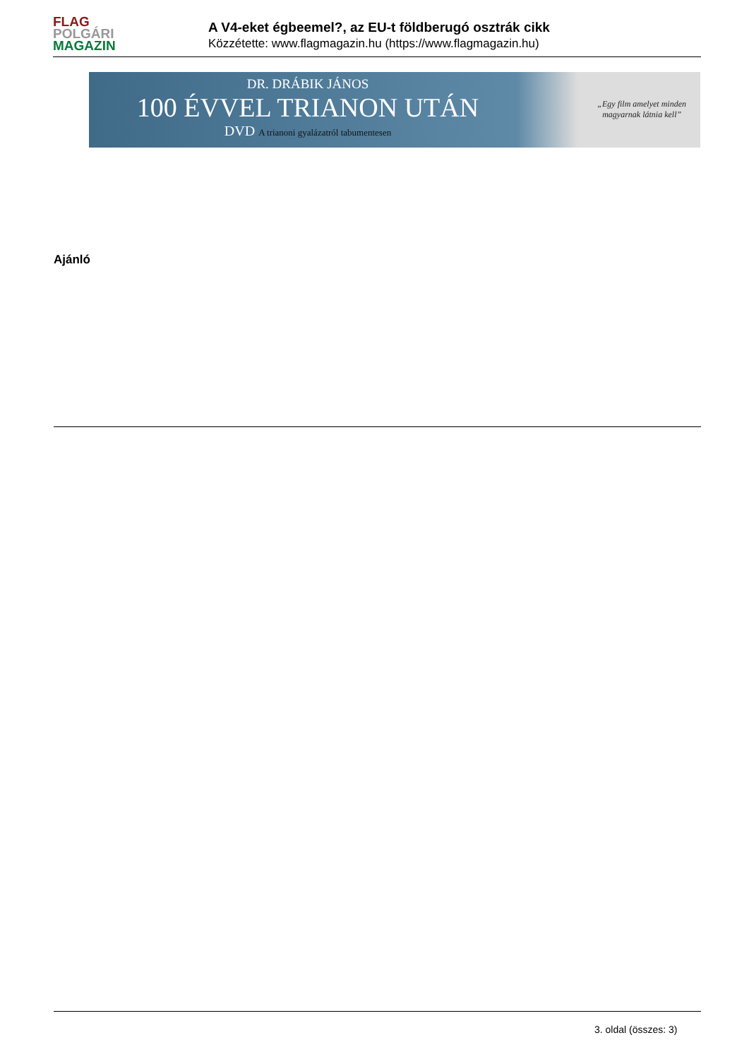FLAG
POLGÁRI
MAGAZIN
A V4-eket égbeemel?, az EU-t földberugó osztrák cikk
Közzétette: www.flagmagazin.hu (https://www.flagmagazin.hu)
DR. DRÁBIK JÁNOS
100 ÉVVEL TRIANON UTÁN
DVD A trianoni gyalázatról tabumentesen
„Egy film amelyet minden
magyarnak látnia kell”
Ajánló
3. oldal (összes: 3)